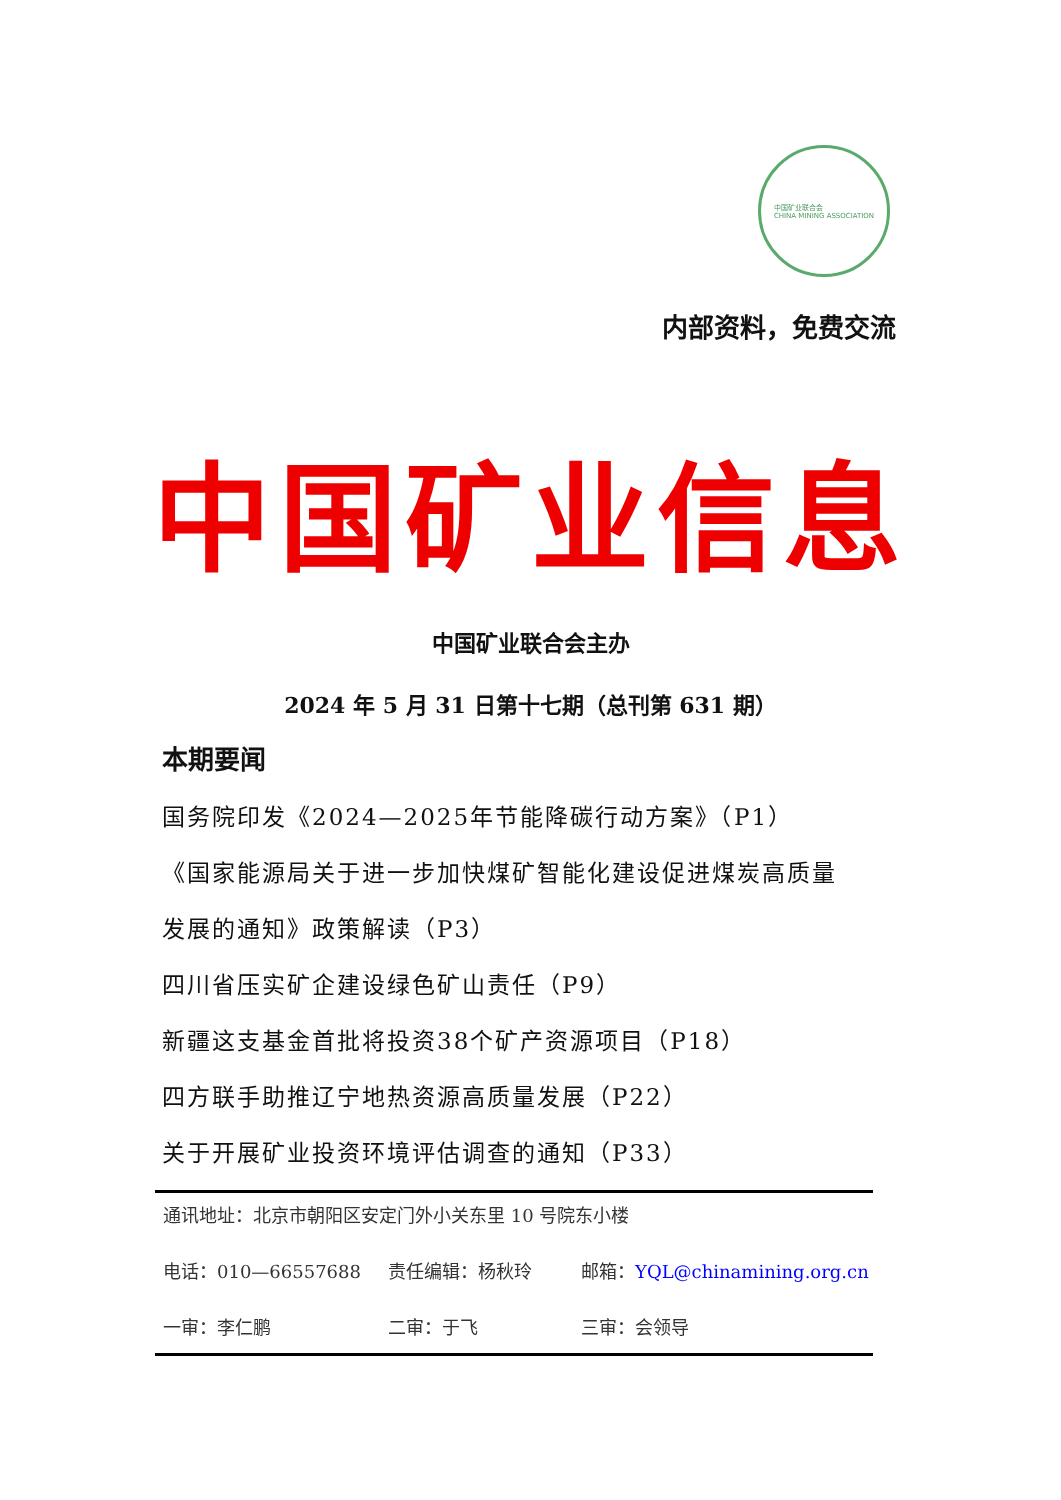中国矿业联合会
CHINA MINING ASSOCIATION
内部资料，免费交流
中国矿业信息
中国矿业联合会主办
2024 年 5 月 31 日第十七期（总刊第 631 期）
本期要闻
国务院印发《2024—2025年节能降碳行动方案》（P1）
《国家能源局关于进一步加快煤矿智能化建设促进煤炭高质量
发展的通知》政策解读（P3）
四川省压实矿企建设绿色矿山责任（P9）
新疆这支基金首批将投资38个矿产资源项目（P18）
四方联手助推辽宁地热资源高质量发展（P22）
关于开展矿业投资环境评估调查的通知（P33）
通讯地址：北京市朝阳区安定门外小关东里 10 号院东小楼
电话：010—66557688 责任编辑：杨秋玲 邮箱：YQL@chinamining.org.cn
一审：李仁鹏 二审：于飞 三审：会领导